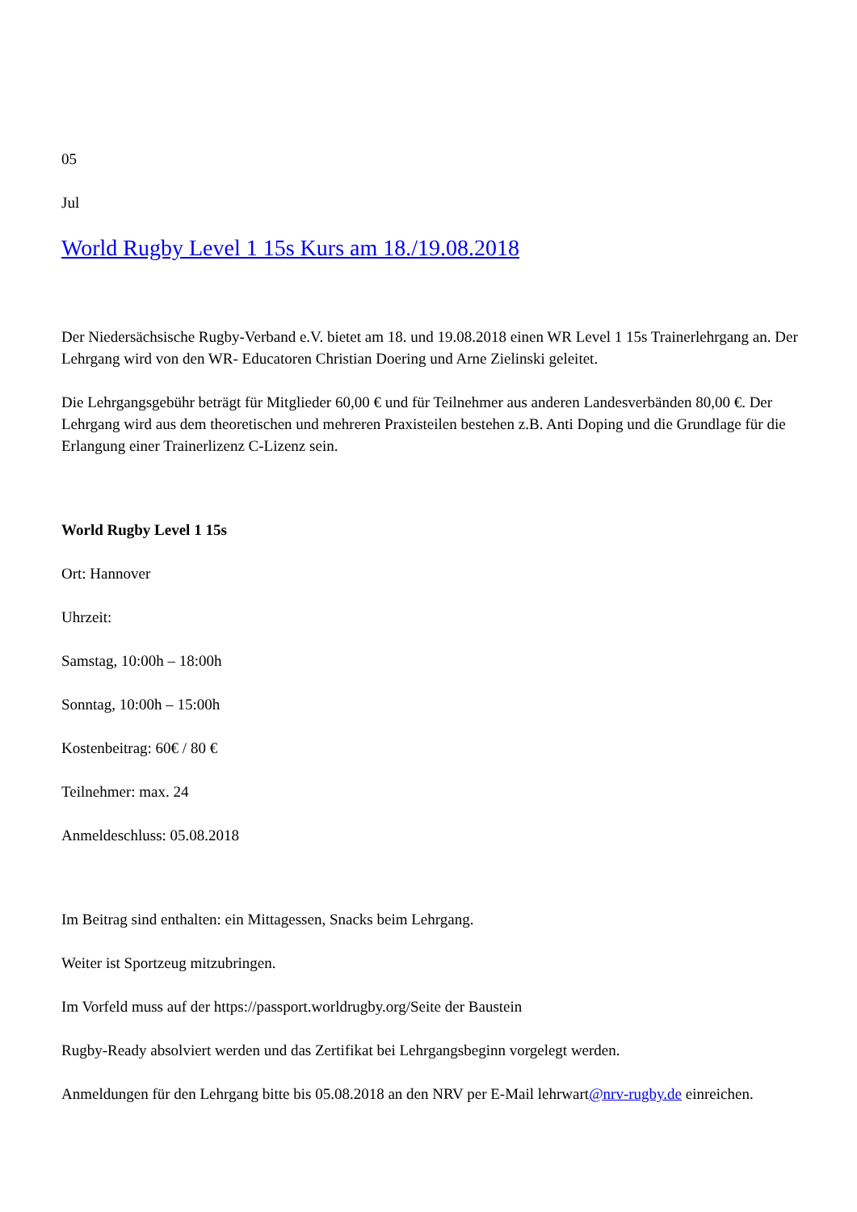05
Jul
World Rugby Level 1 15s Kurs am 18./19.08.2018
Der Niedersächsische Rugby-Verband e.V. bietet am 18. und 19.08.2018 einen WR Level 1 15s Trainerlehrgang an. Der Lehrgang wird von den WR- Educatoren Christian Doering und Arne Zielinski geleitet.
Die Lehrgangsgebühr beträgt für Mitglieder 60,00 € und für Teilnehmer aus anderen Landesverbänden 80,00 €. Der Lehrgang wird aus dem theoretischen und mehreren Praxisteilen bestehen z.B. Anti Doping und die Grundlage für die Erlangung einer Trainerlizenz C-Lizenz sein.
World Rugby Level 1 15s
Ort: Hannover
Uhrzeit:
Samstag, 10:00h – 18:00h
Sonntag, 10:00h – 15:00h
Kostenbeitrag: 60€ / 80 €
Teilnehmer: max. 24
Anmeldeschluss: 05.08.2018
Im Beitrag sind enthalten: ein Mittagessen, Snacks beim Lehrgang.
Weiter ist Sportzeug mitzubringen.
Im Vorfeld muss auf der https://passport.worldrugby.org/Seite der Baustein
Rugby-Ready absolviert werden und das Zertifikat bei Lehrgangsbeginn vorgelegt werden.
Anmeldungen für den Lehrgang bitte bis 05.08.2018 an den NRV per E-Mail lehrwart@nrv-rugby.de einreichen.